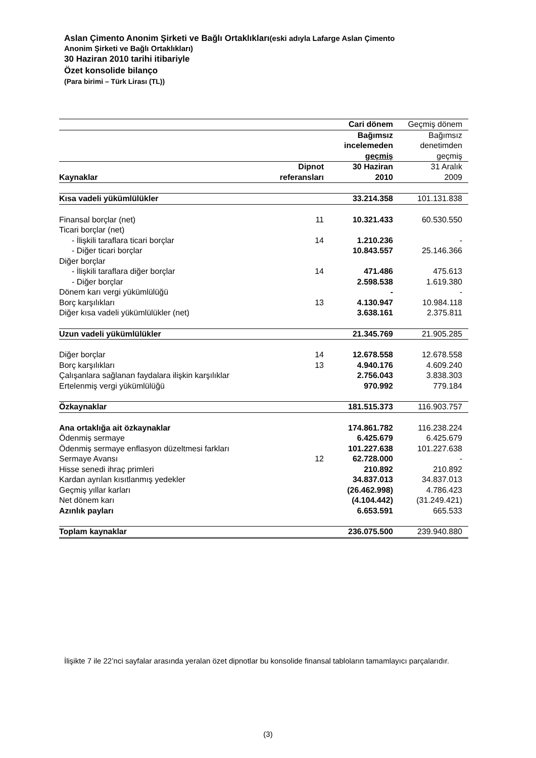Aslan Çimento Anonim Şirketi ve Bağlı Ortaklıkları(eski adıyla Lafarge Aslan Çimento
Anonim Şirketi ve Bağlı Ortaklıkları)
30 Haziran 2010 tarihi itibariyle
Özet konsolide bilanço
(Para birimi – Türk Lirası (TL))
| | | Cari dönem | Geçmiş dönem |
| | | Bağımsız incelemeden geçmiş | Bağımsız denetimden geçmiş |
| Kaynaklar | Dipnot referansları | 30 Haziran 2010 | 31 Aralık 2009 |
| Kısa vadeli yükümlülükler | | 33.214.358 | 101.131.838 |
| Finansal borçlar (net) | 11 | 10.321.433 | 60.530.550 |
| Ticari borçlar (net) | | | |
| - İlişkili taraflara ticari borçlar | 14 | 1.210.236 | - |
| - Diğer ticari borçlar | | 10.843.557 | 25.146.366 |
| Diğer borçlar | | | |
| - İlişkili taraflara diğer borçlar | 14 | 471.486 | 475.613 |
| - Diğer borçlar | | 2.598.538 | 1.619.380 |
| Dönem karı vergi yükümlülüğü | | - | - |
| Borç karşılıkları | 13 | 4.130.947 | 10.984.118 |
| Diğer kısa vadeli yükümlülükler (net) | | 3.638.161 | 2.375.811 |
| Uzun vadeli yükümlülükler | | 21.345.769 | 21.905.285 |
| Diğer borçlar | 14 | 12.678.558 | 12.678.558 |
| Borç karşılıkları | 13 | 4.940.176 | 4.609.240 |
| Çalışanlara sağlanan faydalara ilişkin karşılıklar | | 2.756.043 | 3.838.303 |
| Ertelenmiş vergi yükümlülüğü | | 970.992 | 779.184 |
| Özkaynaklar | | 181.515.373 | 116.903.757 |
| Ana ortaklığa ait özkaynaklar | | 174.861.782 | 116.238.224 |
| Ödenmiş sermaye | | 6.425.679 | 6.425.679 |
| Ödenmiş sermaye enflasyon düzeltmesi farkları | | 101.227.638 | 101.227.638 |
| Sermaye Avansı | 12 | 62.728.000 | - |
| Hisse senedi ihraç primleri | | 210.892 | 210.892 |
| Kardan ayrılan kısıtlanmış yedekler | | 34.837.013 | 34.837.013 |
| Geçmiş yıllar karları | | (26.462.998) | 4.786.423 |
| Net dönem karı | | (4.104.442) | (31.249.421) |
| Azınlık payları | | 6.653.591 | 665.533 |
| Toplam kaynaklar | | 236.075.500 | 239.940.880 |
İlişikte 7 ile 22’nci sayfalar arasında yeralan özet dipnotlar bu konsolide finansal tabloların tamamlayıcı parçalarıdır.
(3)